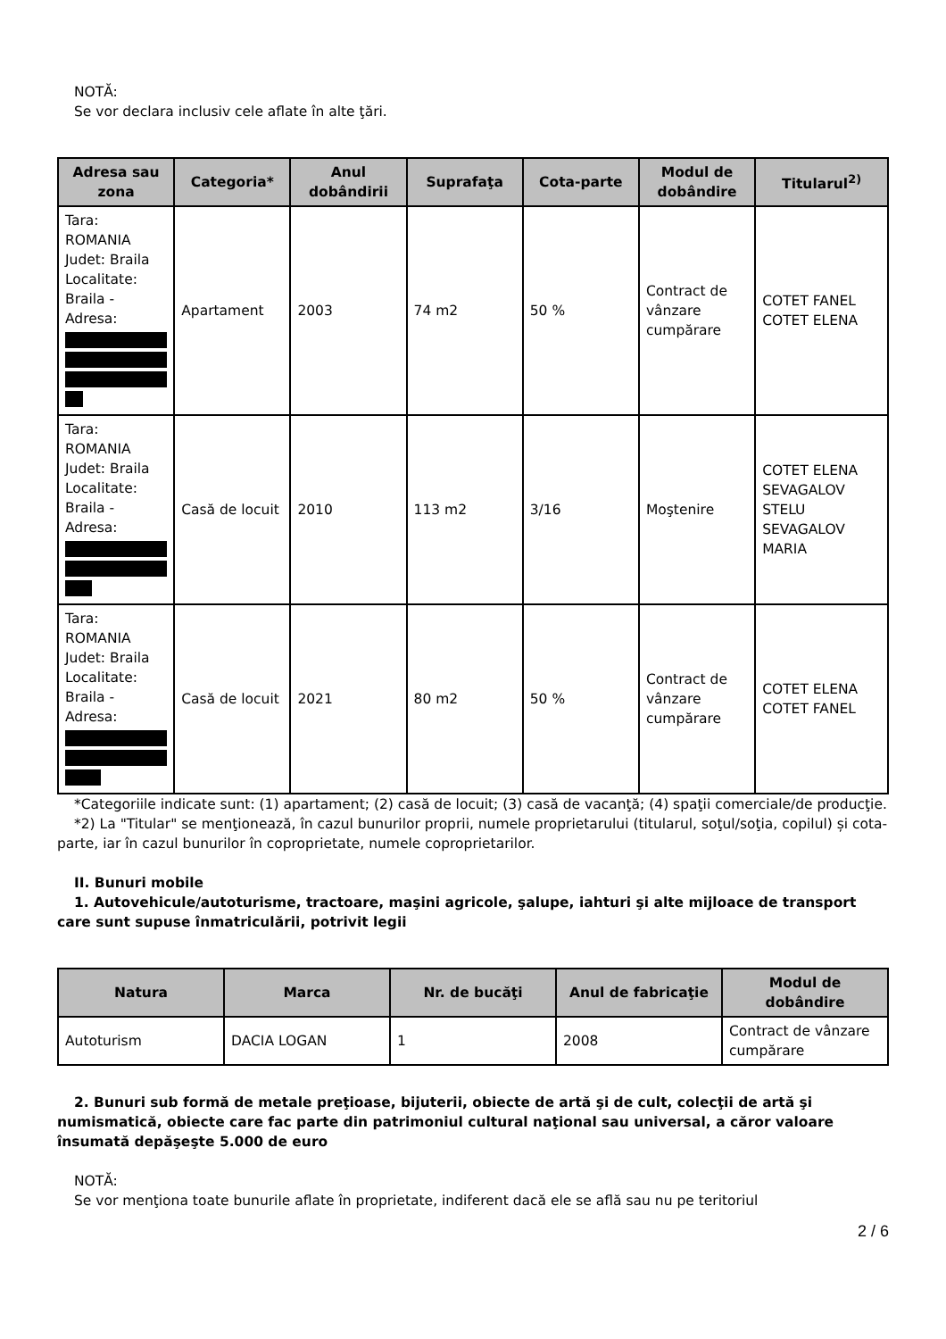NOTĂ:
Se vor declara inclusiv cele aflate în alte ţări.
| Adresa sau zona | Categoria* | Anul dobândirii | Suprafaţa | Cota-parte | Modul de dobândire | Titularul<sup>2)</sup> |
| --- | --- | --- | --- | --- | --- | --- |
| Tara: ROMANIA Judet: Braila Localitate: Braila - Adresa: | Apartament | 2003 | 74 m2 | 50 % | Contract de vânzare cumpărare | COTET FANEL COTET ELENA |
| Tara: ROMANIA Judet: Braila Localitate: Braila - Adresa: | Casă de locuit | 2010 | 113 m2 | 3/16 | Moştenire | COTET ELENA SEVAGALOV STELU SEVAGALOV MARIA |
| Tara: ROMANIA Judet: Braila Localitate: Braila - Adresa: | Casă de locuit | 2021 | 80 m2 | 50 % | Contract de vânzare cumpărare | COTET ELENA COTET FANEL |
*Categoriile indicate sunt: (1) apartament; (2) casă de locuit; (3) casă de vacanţă; (4) spaţii comerciale/de producţie.
*2) La "Titular" se menţionează, în cazul bunurilor proprii, numele proprietarului (titularul, soţul/soţia, copilul) și cota-parte, iar în cazul bunurilor în coproprietate, numele coproprietarilor.
II. Bunuri mobile
1. Autovehicule/autoturisme, tractoare, maşini agricole, şalupe, iahturi şi alte mijloace de transport care sunt supuse înmatriculării, potrivit legii
| Natura | Marca | Nr. de bucăţi | Anul de fabricaţie | Modul de dobândire |
| --- | --- | --- | --- | --- |
| Autoturism | DACIA LOGAN | 1 | 2008 | Contract de vânzare cumpărare |
2. Bunuri sub formă de metale preţioase, bijuterii, obiecte de artă şi de cult, colecţii de artă şi numismatică, obiecte care fac parte din patrimoniul cultural naţional sau universal, a căror valoare însumată depăşeşte 5.000 de euro
NOTĂ:
Se vor menţiona toate bunurile aflate în proprietate, indiferent dacă ele se află sau nu pe teritoriul
2 / 6